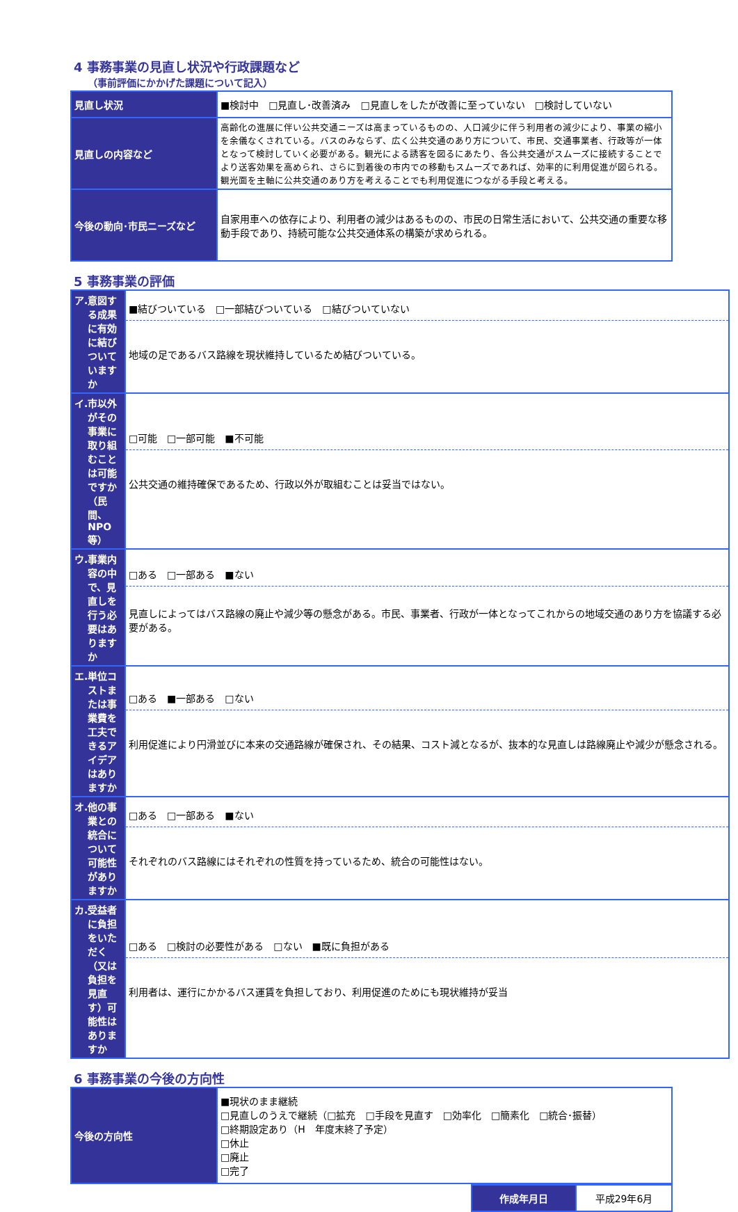4 事務事業の見直し状況や行政課題など
（事前評価にかかげた課題について記入）
| 見直し状況 | ■検討中 □見直し･改善済み □見直しをしたが改善に至っていない □検討していない |
| 見直しの内容など | 高齢化の進展に伴い公共交通ニーズは高まっているものの、人口減少に伴う利用者の減少により、事業の縮小を余儀なくされている。バスのみならず、広く公共交通のあり方について、市民、交通事業者、行政等が一体となって検討していく必要がある。観光による誘客を図るにあたり、各公共交通がスムーズに接続することでより送客効果を高められ、さらに到着後の市内での移動もスムーズであれば、効率的に利用促進が図られる。観光面を主軸に公共交通のあり方を考えることでも利用促進につながる手段と考える。 |
| 今後の動向･市民ニーズなど | 自家用車への依存により、利用者の減少はあるものの、市民の日常生活において、公共交通の重要な移動手段であり、持続可能な公共交通体系の構築が求められる。 |
5 事務事業の評価
| ア. 意図する成果に有効に結びついていますか | / ■結びついている □一部結びついている □結びついていない / / 地域の足であるバス路線を現状維持しているため結びついている。 / |
| イ. 市以外がその事業に取り組むことは可能ですか（民間、NPO等） | / □可能 □一部可能 ■不可能 / / 公共交通の維持確保であるため、行政以外が取組むことは妥当ではない。 / |
| ウ. 事業内容の中で、見直しを行う必要はありますか | / □ある □一部ある ■ない / / 見直しによってはバス路線の廃止や減少等の懸念がある。市民、事業者、行政が一体となってこれからの地域交通のあり方を協議する必要がある。 / |
| エ. 単位コストまたは事業費を工夫できるアイデアはありますか | / □ある ■一部ある □ない / / 利用促進により円滑並びに本来の交通路線が確保され、その結果、コスト減となるが、抜本的な見直しは路線廃止や減少が懸念される。 / |
| オ. 他の事業との統合について可能性がありますか | / □ある □一部ある ■ない / / それぞれのバス路線にはそれぞれの性質を持っているため、統合の可能性はない。 / |
| カ. 受益者に負担をいただく（又は負担を見直す）可能性はありますか | / □ある □検討の必要性がある □ない ■既に負担がある / / 利用者は、運行にかかるバス運賃を負担しており、利用促進のためにも現状維持が妥当 / |
6 事務事業の今後の方向性
| 今後の方向性 | ■現状のまま継続 □見直しのうえで継続（□拡充 □手段を見直す □効率化 □簡素化 □統合･振替） □終期設定あり（H 年度末終了予定） □休止 □廃止 □完了 |
| 作成年月日 | 平成29年6月 |